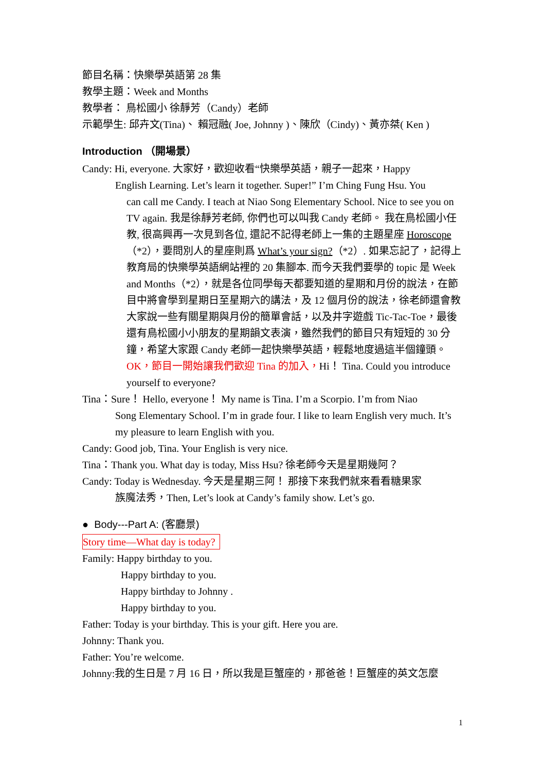節目名稱：快樂學英語第 28 集
教學主題：Week and Months
教學者： 鳥松國小 徐靜芳（Candy）老師
示範學生: 邱卉文(Tina)、 賴冠融( Joe, Johnny )、陳欣（Cindy)、黃亦桀( Ken )
Introduction （開場景）
Candy: Hi, everyone. 大家好，歡迎收看“快樂學英語，親子一起來，Happy
English Learning. Let’s learn it together. Super!” I’m Ching Fung Hsu. You
can call me Candy. I teach at Niao Song Elementary School. Nice to see you on TV again. 我是徐靜芳老師, 你們也可以叫我 Candy 老師。 我在鳥松國小任教, 很高興再一次見到各位, 還記不記得老師上一集的主題星座 Horoscope（*2），要問別人的星座則爲 What’s your sign?（*2）. 如果忘記了，記得上教育局的快樂學英語網站裡的 20 集腳本. 而今天我們要學的 topic 是 Week and Months（*2），就是各位同學每天都要知道的星期和月份的說法，在節目中將會學到星期日至星期六的講法，及 12 個月份的說法，徐老師還會教大家說一些有關星期與月份的簡單會話，以及井字遊戲 Tic-Tac-Toe，最後還有鳥松國小小朋友的星期韻文表演，雖然我們的節目只有短短的 30 分鐘，希望大家跟 Candy 老師一起快樂學英語，輕鬆地度過這半個鐘頭。OK，節目一開始讓我們歡迎 Tina 的加入，Hi！ Tina. Could you introduce yourself to everyone?
Tina：Sure！ Hello, everyone！ My name is Tina. I’m a Scorpio. I’m from Niao
Song Elementary School. I’m in grade four. I like to learn English very much. It’s my pleasure to learn English with you.
Candy: Good job, Tina. Your English is very nice.
Tina：Thank you. What day is today, Miss Hsu? 徐老師今天是星期幾阿？
Candy: Today is Wednesday. 今天是星期三阿！ 那接下來我們就來看看糖果家
族魔法秀，Then, Let’s look at Candy’s family show. Let’s go.
● Body---Part A: (客廳景)
Story time—What day is today?
Family: Happy birthday to you.
Happy birthday to you.
Happy birthday to Johnny .
Happy birthday to you.
Father: Today is your birthday. This is your gift. Here you are.
Johnny: Thank you.
Father: You’re welcome.
Johnny:我的生日是 7 月 16 日，所以我是巨蟹座的，那爸爸！巨蟹座的英文怎麼
1